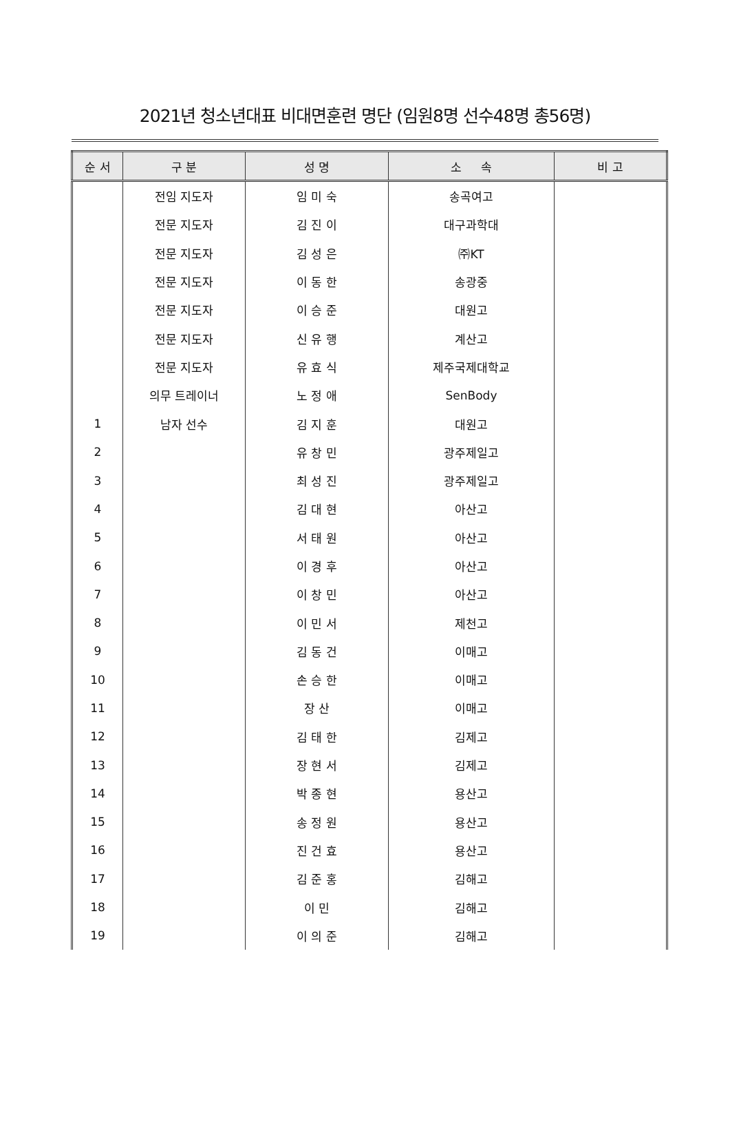2021년 청소년대표 비대면훈련 명단 (임원8명 선수48명 총56명)
| 순 서 | 구 분 | 성 명 | 소 속 | 비 고 |
| --- | --- | --- | --- | --- |
| | 전임 지도자 | 임 미 숙 | 송곡여고 | |
| | 전문 지도자 | 김 진 이 | 대구과학대 | |
| | 전문 지도자 | 김 성 은 | ㈜KT | |
| | 전문 지도자 | 이 동 한 | 송광중 | |
| | 전문 지도자 | 이 승 준 | 대원고 | |
| | 전문 지도자 | 신 유 행 | 계산고 | |
| | 전문 지도자 | 유 효 식 | 제주국제대학교 | |
| | 의무 트레이너 | 노 정 애 | SenBody | |
| 1 | 남자 선수 | 김 지 훈 | 대원고 | |
| 2 | | 유 창 민 | 광주제일고 | |
| 3 | | 최 성 진 | 광주제일고 | |
| 4 | | 김 대 현 | 아산고 | |
| 5 | | 서 태 원 | 아산고 | |
| 6 | | 이 경 후 | 아산고 | |
| 7 | | 이 창 민 | 아산고 | |
| 8 | | 이 민 서 | 제천고 | |
| 9 | | 김 동 건 | 이매고 | |
| 10 | | 손 승 한 | 이매고 | |
| 11 | | 장 산 | 이매고 | |
| 12 | | 김 태 한 | 김제고 | |
| 13 | | 장 현 서 | 김제고 | |
| 14 | | 박 종 현 | 용산고 | |
| 15 | | 송 정 원 | 용산고 | |
| 16 | | 진 건 효 | 용산고 | |
| 17 | | 김 준 홍 | 김해고 | |
| 18 | | 이 민 | 김해고 | |
| 19 | | 이 의 준 | 김해고 | |